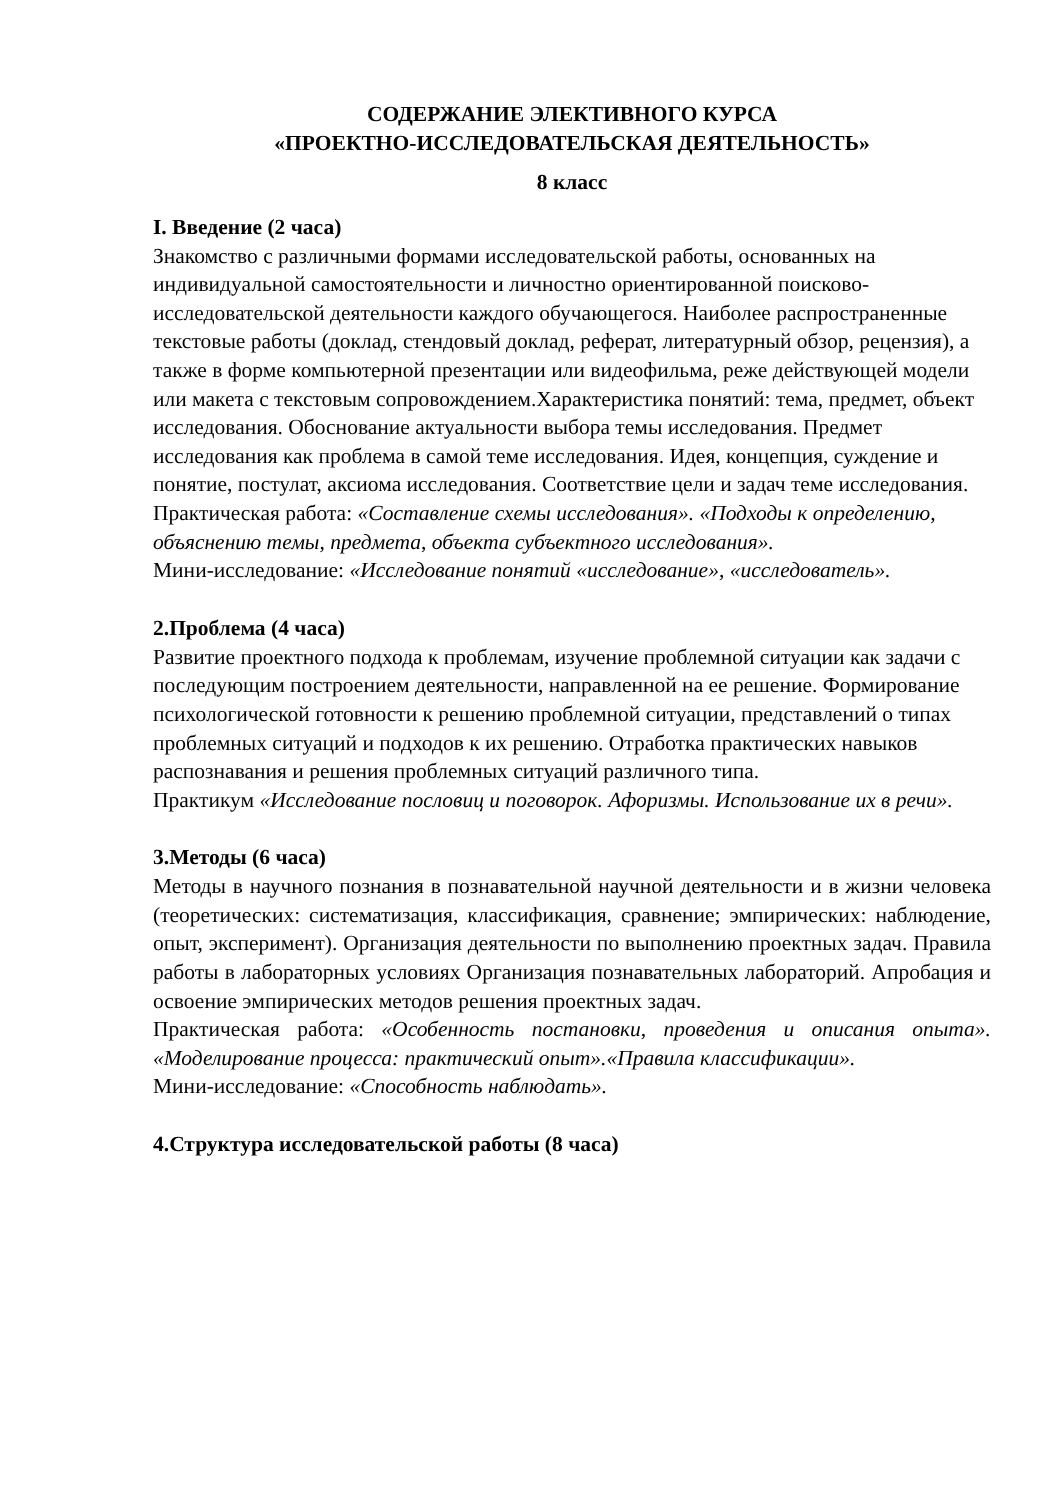СОДЕРЖАНИЕ ЭЛЕКТИВНОГО КУРСА
«ПРОЕКТНО-ИССЛЕДОВАТЕЛЬСКАЯ ДЕЯТЕЛЬНОСТЬ»
8 класс
I. Введение (2 часа)
Знакомство с различными формами исследовательской работы, основанных на индивидуальной самостоятельности и личностно ориентированной поисково-исследовательской деятельности каждого обучающегося. Наиболее распространенные текстовые работы (доклад, стендовый доклад, реферат, литературный обзор, рецензия), а также в форме компьютерной презентации или видеофильма, реже действующей модели или макета с текстовым сопровождением.Характеристика понятий: тема, предмет, объект исследования. Обоснование актуальности выбора темы исследования. Предмет исследования как проблема в самой теме исследования. Идея, концепция, суждение и понятие, постулат, аксиома исследования. Соответствие цели и задач теме исследования.
Практическая работа: «Составление схемы исследования». «Подходы к определению, объяснению темы, предмета, объекта субъектного исследования».
Мини-исследование: «Исследование понятий «исследование», «исследователь».
2.Проблема (4 часа)
Развитие проектного подхода к проблемам, изучение проблемной ситуации как задачи с последующим построением деятельности, направленной на ее решение. Формирование психологической готовности к решению проблемной ситуации, представлений о типах проблемных ситуаций и подходов к их решению. Отработка практических навыков распознавания и решения проблемных ситуаций различного типа.
Практикум «Исследование пословиц и поговорок. Афоризмы. Использование их в речи».
3.Методы (6 часа)
Методы в научного познания в познавательной научной деятельности и в жизни человека (теоретических: систематизация, классификация, сравнение; эмпирических: наблюдение, опыт, эксперимент). Организация деятельности по выполнению проектных задач. Правила работы в лабораторных условиях Организация познавательных лабораторий. Апробация и освоение эмпирических методов решения проектных задач.
Практическая работа: «Особенность постановки, проведения и описания опыта». «Моделирование процесса: практический опыт».«Правила классификации».
Мини-исследование: «Способность наблюдать».
4.Структура исследовательской работы (8 часа)